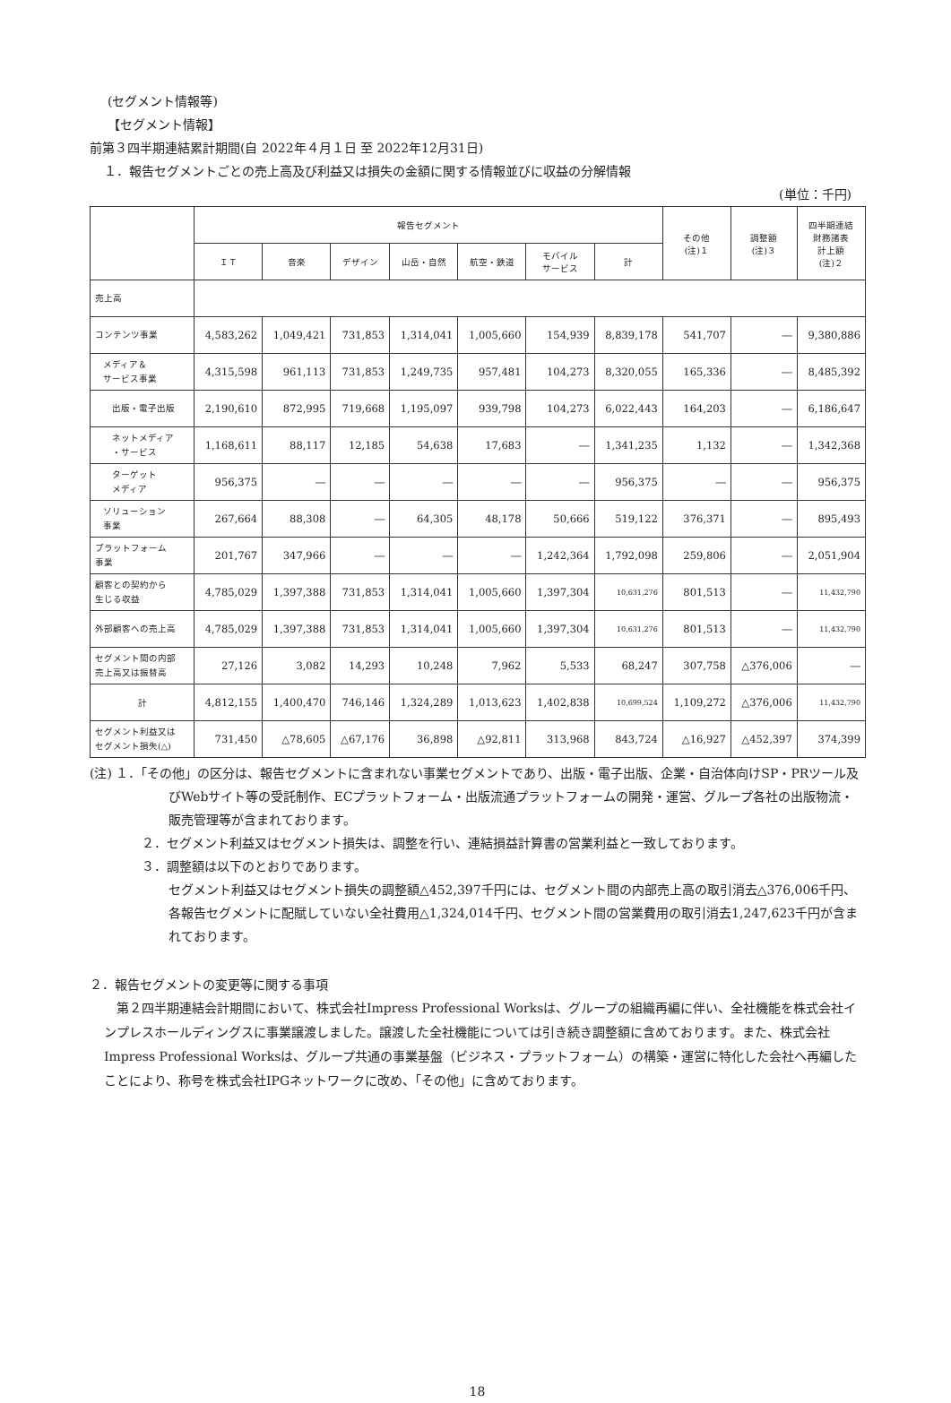(セグメント情報等)
【セグメント情報】
前第３四半期連結累計期間(自 2022年４月１日 至 2022年12月31日)
１．報告セグメントごとの売上高及び利益又は損失の金額に関する情報並びに収益の分解情報
(単位：千円)
| | 報告セグメント | | | | | | | その他 (注)１ | 調整額 (注)３ | 四半期連結 財務諸表 計上額 (注)２ |
| --- | --- | --- | --- | --- | --- | --- | --- | --- | --- | --- |
| | ＩＴ | 音楽 | デザイン | 山岳・自然 | 航空・鉄道 | モバイル サービス | 計 | | | |
| 売上高 | | | | | | | | | | |
| コンテンツ事業 | 4,583,262 | 1,049,421 | 731,853 | 1,314,041 | 1,005,660 | 154,939 | 8,839,178 | 541,707 | ― | 9,380,886 |
| メディア＆ サービス事業 | 4,315,598 | 961,113 | 731,853 | 1,249,735 | 957,481 | 104,273 | 8,320,055 | 165,336 | ― | 8,485,392 |
| 出版・電子出版 | 2,190,610 | 872,995 | 719,668 | 1,195,097 | 939,798 | 104,273 | 6,022,443 | 164,203 | ― | 6,186,647 |
| ネットメディア ・サービス | 1,168,611 | 88,117 | 12,185 | 54,638 | 17,683 | ― | 1,341,235 | 1,132 | ― | 1,342,368 |
| ターゲット メディア | 956,375 | ― | ― | ― | ― | ― | 956,375 | ― | ― | 956,375 |
| ソリューション 事業 | 267,664 | 88,308 | ― | 64,305 | 48,178 | 50,666 | 519,122 | 376,371 | ― | 895,493 |
| プラットフォーム 事業 | 201,767 | 347,966 | ― | ― | ― | 1,242,364 | 1,792,098 | 259,806 | ― | 2,051,904 |
| 顧客との契約から 生じる収益 | 4,785,029 | 1,397,388 | 731,853 | 1,314,041 | 1,005,660 | 1,397,304 | 10,631,276 | 801,513 | ― | 11,432,790 |
| 外部顧客への売上高 | 4,785,029 | 1,397,388 | 731,853 | 1,314,041 | 1,005,660 | 1,397,304 | 10,631,276 | 801,513 | ― | 11,432,790 |
| セグメント間の内部 売上高又は振替高 | 27,126 | 3,082 | 14,293 | 10,248 | 7,962 | 5,533 | 68,247 | 307,758 | △376,006 | ― |
| 計 | 4,812,155 | 1,400,470 | 746,146 | 1,324,289 | 1,013,623 | 1,402,838 | 10,699,524 | 1,109,272 | △376,006 | 11,432,790 |
| セグメント利益又は セグメント損失(△) | 731,450 | △78,605 | △67,176 | 36,898 | △92,811 | 313,968 | 843,724 | △16,927 | △452,397 | 374,399 |
(注) １．「その他」の区分は、報告セグメントに含まれない事業セグメントであり、出版・電子出版、企業・自治体向けSP・PRツール及びWebサイト等の受託制作、ECプラットフォーム・出版流通プラットフォームの開発・運営、グループ各社の出版物流・販売管理等が含まれております。
２．セグメント利益又はセグメント損失は、調整を行い、連結損益計算書の営業利益と一致しております。
３．調整額は以下のとおりであります。
セグメント利益又はセグメント損失の調整額△452,397千円には、セグメント間の内部売上高の取引消去△376,006千円、各報告セグメントに配賦していない全社費用△1,324,014千円、セグメント間の営業費用の取引消去1,247,623千円が含まれております。
２．報告セグメントの変更等に関する事項
第２四半期連結会計期間において、株式会社Impress Professional Worksは、グループの組織再編に伴い、全社機能を株式会社インプレスホールディングスに事業譲渡しました。譲渡した全社機能については引き続き調整額に含めております。また、株式会社Impress Professional Worksは、グループ共通の事業基盤（ビジネス・プラットフォーム）の構築・運営に特化した会社へ再編したことにより、称号を株式会社IPGネットワークに改め、「その他」に含めております。
18